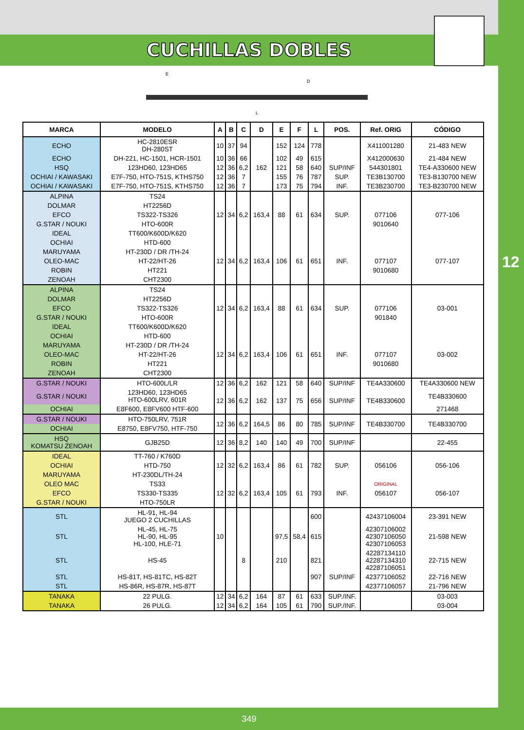12
CUCHILLAS DOBLES
E
D
L
| MARCA | MODELO | A | B | C | D | E | F | L | POS. | Ref. ORIG | CÓDIGO |
| --- | --- | --- | --- | --- | --- | --- | --- | --- | --- | --- | --- |
| ECHO | HC-2810ESR DH-280ST | 10 | 37 | 94 | | 152 | 124 | 778 | | X411001280 | 21-483 NEW |
| ECHO | DH-221, HC-1501, HCR-1501 | 10 | 36 | 66 | | 102 | 49 | 615 | | X412000630 | 21-484 NEW |
| HSQ | 123HD60, 123HD65 | 12 | 36 | 6,2 | 162 | 121 | 58 | 640 | SUP/INF | 544301801 | TE4-A330600 NEW |
| OCHIAI / KAWASAKI | E7F-750, HTO-751S, KTHS750 | 12 | 36 | 7 | | 155 | 76 | 787 | SUP. | TE3B130700 | TE3-B130700 NEW |
| OCHIAI / KAWASAKI | E7F-750, HTO-751S, KTHS750 | 12 | 36 | 7 | | 173 | 75 | 794 | INF. | TE3B230700 | TE3-B230700 NEW |
| ALPINA | TS24 | | | | | | | | | | |
| DOLMAR | HT2256D | | | | | | | | | | |
| EFCO | TS322-TS326 | 12 | 34 | 6,2 | 163,4 | 88 | 61 | 634 | SUP. | 077106 | 077-106 |
| G.STAR / NOUKI | HTO-600R | | | | | | | | | 9010640 | |
| IDEAL | TT600/K600D/K620 | | | | | | | | | | |
| OCHIAI | HTD-600 | | | | | | | | | | |
| MARUYAMA | HT-230D / DR /TH-24 | | | | | | | | | | |
| OLEO-MAC | HT-22/HT-26 | 12 | 34 | 6,2 | 163,4 | 106 | 61 | 651 | INF. | 077107 | 077-107 |
| ROBIN | HT221 | | | | | | | | | 9010680 | |
| ZENOAH | CHT2300 | | | | | | | | | | |
| ALPINA | TS24 | | | | | | | | | | |
| DOLMAR | HT2256D | | | | | | | | | | |
| EFCO | TS322-TS326 | 12 | 34 | 6,2 | 163,4 | 88 | 61 | 634 | SUP. | 077106 | 03-001 |
| G.STAR / NOUKI | HTO-600R | | | | | | | | | 901840 | |
| IDEAL | TT600/K600D/K620 | | | | | | | | | | |
| OCHIAI | HTD-600 | | | | | | | | | | |
| MARUYAMA | HT-230D / DR /TH-24 | | | | | | | | | | |
| OLEO-MAC | HT-22/HT-26 | 12 | 34 | 6,2 | 163,4 | 106 | 61 | 651 | INF. | 077107 | 03-002 |
| ROBIN | HT221 | | | | | | | | | 9010680 | |
| ZENOAH | CHT2300 | | | | | | | | | | |
| G.STAR / NOUKI | HTO-600L/LR | 12 | 36 | 6,2 | 162 | 121 | 58 | 640 | SUP/INF | TE4A330600 | TE4A330600 NEW |
| G.STAR / NOUKI | 123HD60, 123HD65 HTO-600LRV, 601R | 12 | 36 | 6,2 | 162 | 137 | 75 | 656 | SUP/INF | TE4B330600 | TE4B330600 |
| OCHIAI | E8F600, E8FV600 HTF-600 | | | | | | | | | | 271468 |
| G.STAR / NOUKI | HTO-750LRV, 751R | 12 | 36 | 6,2 | 164,5 | 86 | 80 | 785 | SUP/INF | TE4B330700 | TE4B330700 |
| OCHIAI | E8750, E8FV750, HTF-750 | | | | | | | | | | |
| HSQ KOMATSU ZENOAH | GJB25D | 12 | 36 | 8,2 | 140 | 140 | 49 | 700 | SUP/INF | | 22-455 |
| IDEAL | TT-760 / K760D | | | | | | | | | | |
| OCHIAI | HTD-750 | 12 | 32 | 6,2 | 163,4 | 86 | 61 | 782 | SUP. | 056106 | 056-106 |
| MARUYAMA | HT-230DL/TH-24 | | | | | | | | | | |
| OLEO MAC | TS33 | | | | | | | | | ORIGINAL | |
| EFCO | TS330-TS335 | 12 | 32 | 6,2 | 163,4 | 105 | 61 | 793 | INF. | 056107 | 056-107 |
| G.STAR / NOUKI | HTO-750LR | | | | | | | | | | |
| STL | HL-91, HL-94 JUEGO 2 CUCHILLAS | | | | | | | 600 | | 42437106004 | 23-391 NEW |
| STL | HL-45, HL-75 HL-90, HL-95 HL-100, HLE-71 | 10 | | | | 97,5 | 58,4 | 615 | | 42307106002 42307106050 42307106053 | 21-598 NEW |
| STL | HS-45 | | | 8 | | 210 | | 821 | | 42287134110 42287134310 42287106051 | 22-715 NEW |
| STL | HS-81T, HS-81TC, HS-82T | | | | | | | 907 | SUP/INF | 42377106052 | 22-716 NEW |
| STL | HS-86R, HS-87R, HS-87T | | | | | | | | | 42377106057 | 21-796 NEW |
| TANAKA | 22 PULG. | 12 | 34 | 6,2 | 164 | 87 | 61 | 633 | SUP./INF. | | 03-003 |
| TANAKA | 26 PULG. | 12 | 34 | 6,2 | 164 | 105 | 61 | 790 | SUP./INF. | | 03-004 |
349